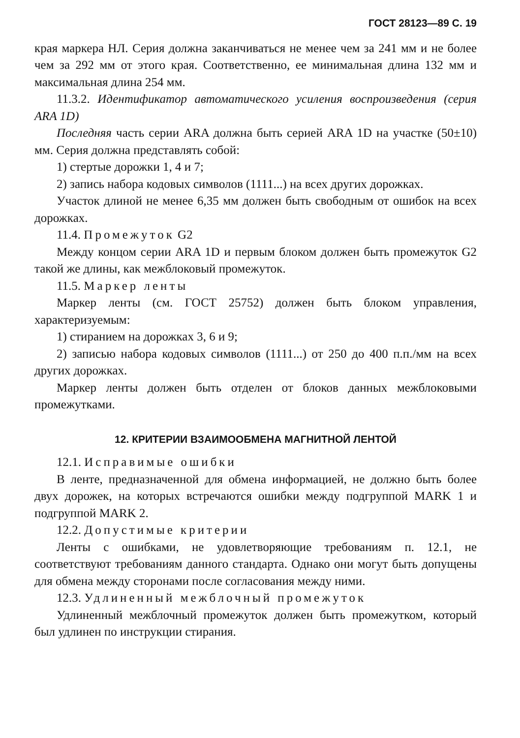ГОСТ 28123—89 С. 19
края маркера НЛ. Серия должна заканчиваться не менее чем за 241 мм и не более чем за 292 мм от этого края. Соответственно, ее минимальная длина 132 мм и максимальная длина 254 мм.
11.3.2. Идентификатор автоматического усиления воспроизведения (серия ARA 1D)
Последняя часть серии ARA должна быть серией ARA 1D на участке (50±10) мм. Серия должна представлять собой:
1) стертые дорожки 1, 4 и 7;
2) запись набора кодовых символов (1111...) на всех других дорожках.
Участок длиной не менее 6,35 мм должен быть свободным от ошибок на всех дорожках.
11.4. Промежуток G2
Между концом серии ARA 1D и первым блоком должен быть промежуток G2 такой же длины, как межблоковый промежуток.
11.5. Маркер ленты
Маркер ленты (см. ГОСТ 25752) должен быть блоком управления, характеризуемым:
1) стиранием на дорожках 3, 6 и 9;
2) записью набора кодовых символов (1111...) от 250 до 400 п.п./мм на всех других дорожках.
Маркер ленты должен быть отделен от блоков данных межблоковыми промежутками.
12. КРИТЕРИИ ВЗАИМООБМЕНА МАГНИТНОЙ ЛЕНТОЙ
12.1. Исправимые ошибки
В ленте, предназначенной для обмена информацией, не должно быть более двух дорожек, на которых встречаются ошибки между подгруппой MARK 1 и подгруппой MARK 2.
12.2. Допустимые критерии
Ленты с ошибками, не удовлетворяющие требованиям п. 12.1, не соответствуют требованиям данного стандарта. Однако они могут быть допущены для обмена между сторонами после согласования между ними.
12.3. Удлиненный межблочный промежуток
Удлиненный межблочный промежуток должен быть промежутком, который был удлинен по инструкции стирания.